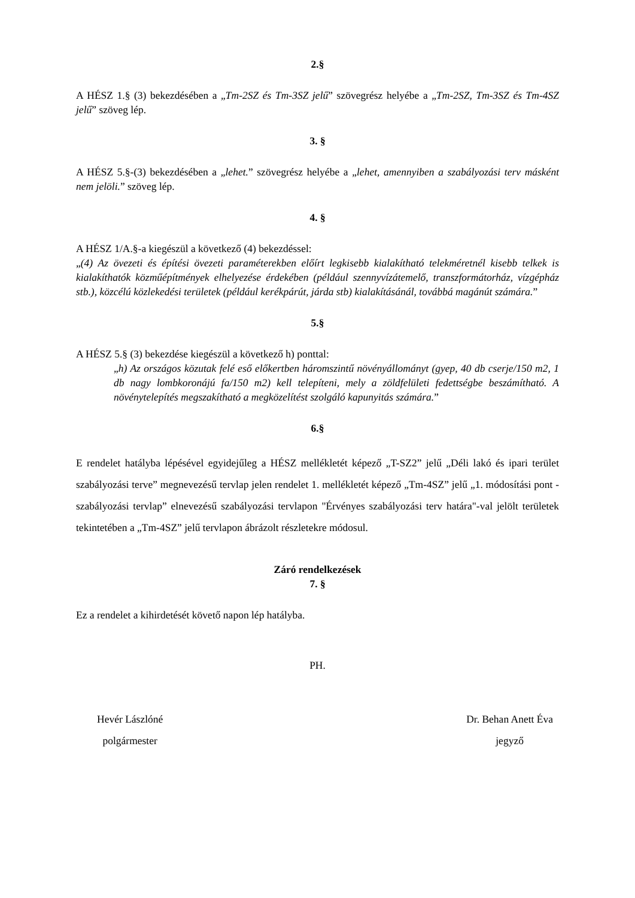2.§
A HÉSZ 1.§ (3) bekezdésében a „Tm-2SZ és Tm-3SZ jelű” szövegrész helyébe a „Tm-2SZ, Tm-3SZ és Tm-4SZ jelű” szöveg lép.
3. §
A HÉSZ 5.§-(3) bekezdésében a „lehet.” szövegrész helyébe a „lehet, amennyiben a szabályozási terv másként nem jelöli.” szöveg lép.
4. §
A HÉSZ 1/A.§-a kiegészül a következő (4) bekezdéssel:
„(4) Az övezeti és építési övezeti paraméterekben előírt legkisebb kialakítható telekméretnél kisebb telkek is kialakíthatók közműépítmények elhelyezése érdekében (például szennyvízátemelő, transzformátorház, vízgépház stb.), közcélú közlekedési területek (például kerékpárút, járda stb) kialakításánál, továbbá magánút számára.”
5.§
A HÉSZ 5.§ (3) bekezdése kiegészül a következő h) ponttal:
„h) Az országos közutak felé eső előkertben háromszintű növényállományt (gyep, 40 db cserje/150 m2, 1 db nagy lombkoronájú fa/150 m2) kell telepíteni, mely a zöldfelületi fedettségbe beszámítható. A növénytelepítés megszakítható a megközelítést szolgáló kapunyitás számára.”
6.§
E rendelet hatályba lépésével egyidejűleg a HÉSZ mellékletét képező „T-SZ2” jelű „Déli lakó és ipari terület szabályozási terve” megnevezésű tervlap jelen rendelet 1. mellékletét képező „Tm-4SZ” jelű „1. módosítási pont - szabályozási tervlap” elnevezésű szabályozási tervlapon "Érvényes szabályozási terv határa"-val jelölt területek tekintetében a „Tm-4SZ” jelű tervlapon ábrázolt részletekre módosul.
Záró rendelkezések
7. §
Ez a rendelet a kihirdetését követő napon lép hatályba.
PH.
Hevér Lászlóné
polgármester
Dr. Behan Anett Éva
jegyző